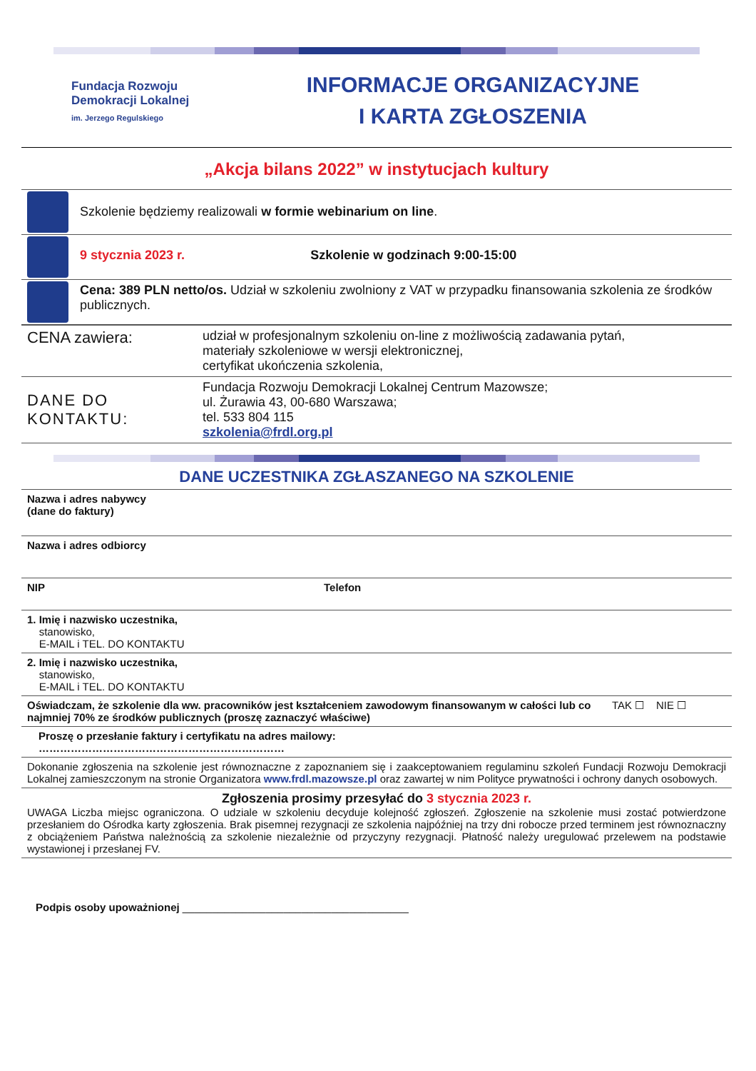Fundacja Rozwoju
Demokracji Lokalnej
im. Jerzego Regulskiego
INFORMACJE ORGANIZACYJNE
I KARTA ZGŁOSZENIA
„Akcja bilans 2022” w instytucjach kultury
| | Szkolenie będziemy realizowali w formie webinarium on line . | |
| | 9 stycznia 2023 r. | Szkolenie w godzinach 9:00-15:00 |
| | Cena: 389 PLN netto/os. Udział w szkoleniu zwolniony z VAT w przypadku finansowania szkolenia ze środków publicznych. | |
| CENA zawiera: | udział w profesjonalnym szkoleniu on-line z możliwością zadawania pytań, materiały szkoleniowe w wersji elektronicznej, certyfikat ukończenia szkolenia, |
| DANE DO KONTAKTU: | Fundacja Rozwoju Demokracji Lokalnej Centrum Mazowsze; ul. Żurawia 43, 00-680 Warszawa; tel. 533 804 115 szkolenia@frdl.org.pl |
DANE UCZESTNIKA ZGŁASZANEGO NA SZKOLENIE
| Nazwa i adres nabywcy (dane do faktury) | | |
| Nazwa i adres odbiorcy | | |
| NIP | Telefon | |
| 1. Imię i nazwisko uczestnika, stanowisko, E-MAIL i TEL. DO KONTAKTU | | |
| 2. Imię i nazwisko uczestnika, stanowisko, E-MAIL i TEL. DO KONTAKTU | | |
| Oświadczam, że szkolenie dla ww. pracowników jest kształceniem zawodowym finansowanym w całości lub co najmniej 70% ze środków publicznych (proszę zaznaczyć właściwe) | | TAK ☐ NIE ☐ |
| Proszę o przesłanie faktury i certyfikatu na adres mailowy: …………………………………………………………… | | |
| Dokonanie zgłoszenia na szkolenie jest równoznaczne z zapoznaniem się i zaakceptowaniem regulaminu szkoleń Fundacji Rozwoju Demokracji Lokalnej zamieszczonym na stronie Organizatora www.frdl.mazowsze.pl oraz zawartej w nim Polityce prywatności i ochrony danych osobowych. | | |
| Zgłoszenia prosimy przesyłać do 3 stycznia 2023 r. UWAGA Liczba miejsc ograniczona. O udziale w szkoleniu decyduje kolejność zgłoszeń. Zgłoszenie na szkolenie musi zostać potwierdzone przesłaniem do Ośrodka karty zgłoszenia. Brak pisemnej rezygnacji ze szkolenia najpóźniej na trzy dni robocze przed terminem jest równoznaczny z obciążeniem Państwa należnością za szkolenie niezależnie od przyczyny rezygnacji. Płatność należy uregulować przelewem na podstawie wystawionej i przesłanej FV. | | |
Podpis osoby upoważnionej ______________________________________